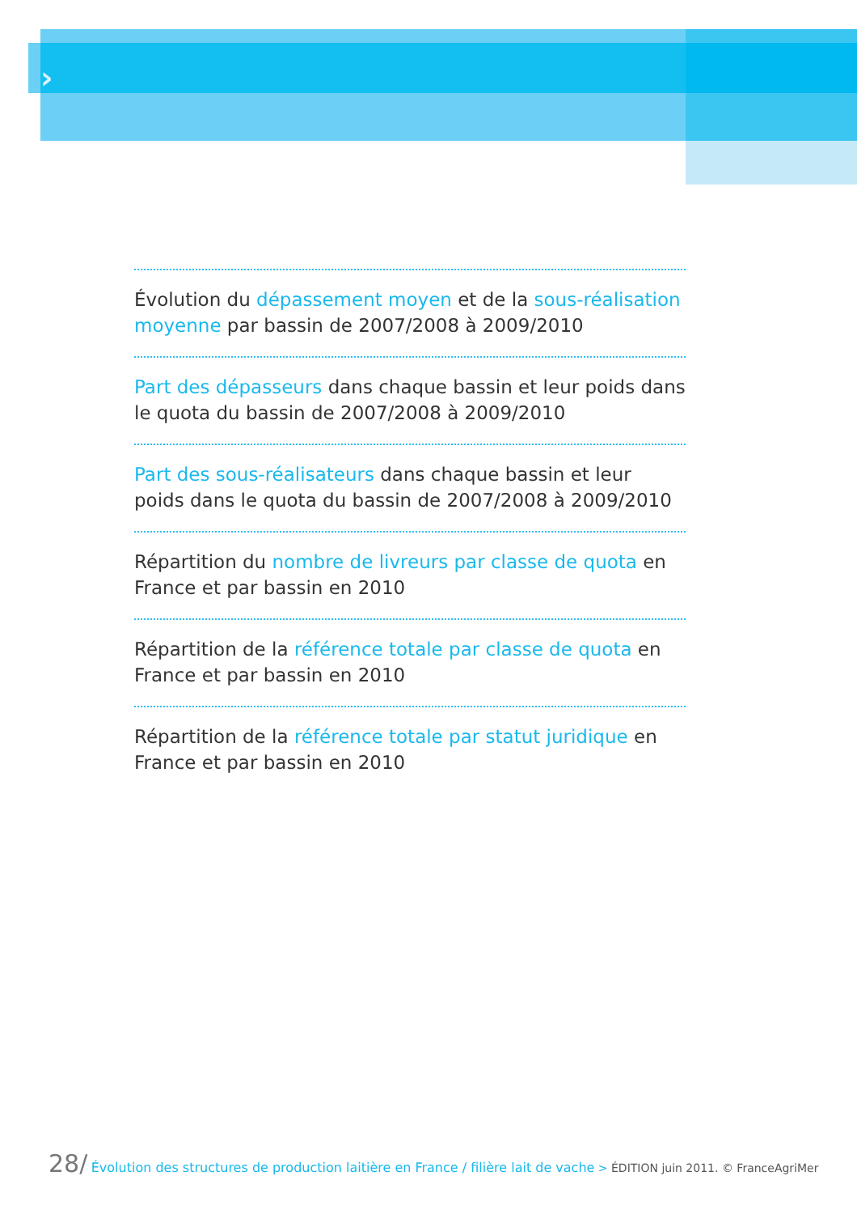›
Évolution du dépassement moyen et de la sous-réalisation moyenne par bassin de 2007/2008 à 2009/2010
Part des dépasseurs dans chaque bassin et leur poids dans le quota du bassin de 2007/2008 à 2009/2010
Part des sous-réalisateurs dans chaque bassin et leur poids dans le quota du bassin de 2007/2008 à 2009/2010
Répartition du nombre de livreurs par classe de quota en France et par bassin en 2010
Répartition de la référence totale par classe de quota en France et par bassin en 2010
Répartition de la référence totale par statut juridique en France et par bassin en 2010
28/ Évolution des structures de production laitière en France / filière lait de vache > ÉDITION juin 2011. © FranceAgriMer